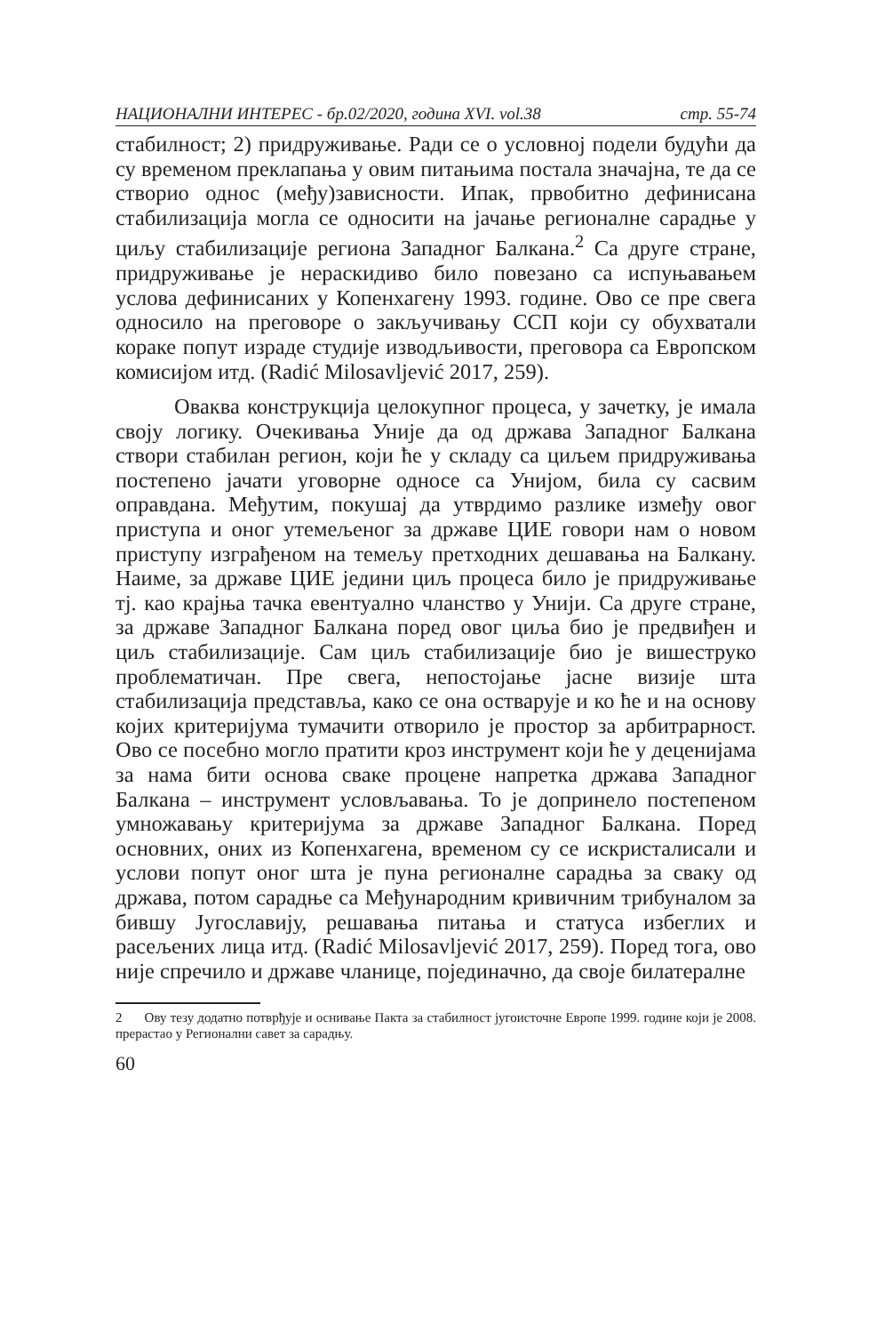НАЦИОНАЛНИ ИНТЕРЕС - бр.02/2020, година XVI. vol.38 стр. 55-74
стабилност; 2) придруживање. Ради се о условној подели будући да су временом преклапања у овим питањима постала значајна, те да се створио однос (међу)зависности. Ипак, првобитно дефинисана стабилизација могла се односити на јачање регионалне сарадње у циљу стабилизације региона Западног Балкана.<sup>2</sup> Са друге стране, придруживање је нераскидиво било повезано са испуњавањем услова дефинисаних у Копенхагену 1993. године. Ово се пре свега односило на преговоре о закључивању ССП који су обухватали кораке попут израде студије изводљивости, преговора са Европском комисијом итд. (Radić Milosavljević 2017, 259).
Оваква конструкција целокупног процеса, у зачетку, је имала своју логику. Очекивања Уније да од држава Западног Балкана створи стабилан регион, који ће у складу са циљем придруживања постепено јачати уговорне односе са Унијом, била су сасвим оправдана. Међутим, покушај да утврдимо разлике између овог приступа и оног утемељеног за државе ЦИЕ говори нам о новом приступу изграђеном на темељу претходних дешавања на Балкану. Наиме, за државе ЦИЕ једини циљ процеса било је придруживање тј. као крајња тачка евентуално чланство у Унији. Са друге стране, за државе Западног Балкана поред овог циља био је предвиђен и циљ стабилизације. Сам циљ стабилизације био је вишеструко проблематичан. Пре свега, непостојање јасне визије шта стабилизација представља, како се она остварује и ко ће и на основу којих критеријума тумачити отворило је простор за арбитрарност. Ово се посебно могло пратити кроз инструмент који ће у деценијама за нама бити основа сваке процене напретка држава Западног Балкана – инструмент условљавања. То је допринело постепеном умножавању критеријума за државе Западног Балкана. Поред основних, оних из Копенхагена, временом су се искристалисали и услови попут оног шта је пуна регионалне сарадња за сваку од држава, потом сарадње са Међународним кривичним трибуналом за бившу Југославију, решавања питања и статуса избеглих и расељених лица итд. (Radić Milosavljević 2017, 259). Поред тога, ово није спречило и државе чланице, појединачно, да своје билатералне
2 Ову тезу додатно потврђује и оснивање Пакта за стабилност југоисточне Европе 1999. године који је 2008. прерастао у Регионални савет за сарадњу.
60